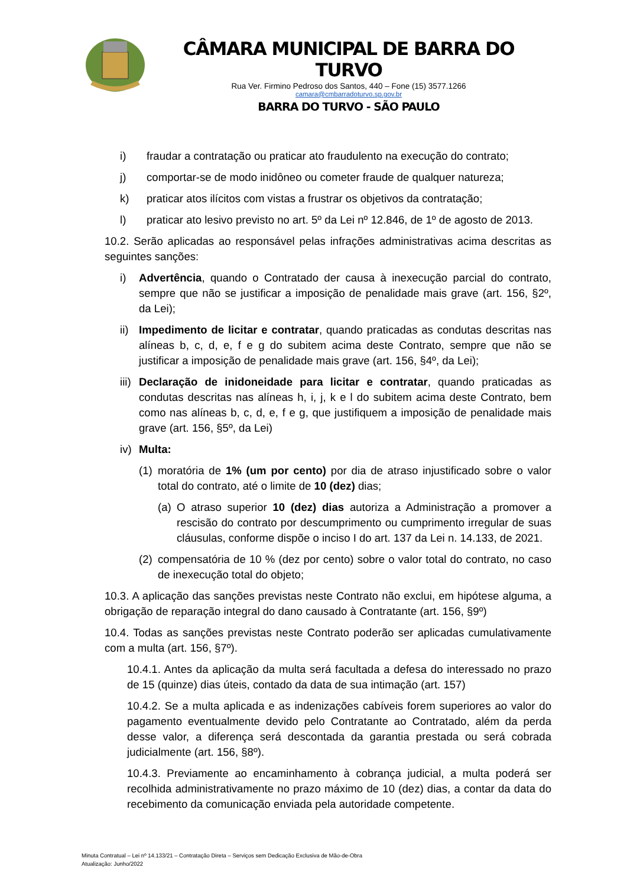CÂMARA MUNICIPAL DE BARRA DO TURVO
Rua Ver. Firmino Pedroso dos Santos, 440 – Fone (15) 3577.1266
camara@cmbarradoturvo.sp.gov.br
BARRA DO TURVO - SÃO PAULO
i) fraudar a contratação ou praticar ato fraudulento na execução do contrato;
j) comportar-se de modo inidôneo ou cometer fraude de qualquer natureza;
k) praticar atos ilícitos com vistas a frustrar os objetivos da contratação;
l) praticar ato lesivo previsto no art. 5º da Lei nº 12.846, de 1º de agosto de 2013.
10.2. Serão aplicadas ao responsável pelas infrações administrativas acima descritas as seguintes sanções:
i) Advertência, quando o Contratado der causa à inexecução parcial do contrato, sempre que não se justificar a imposição de penalidade mais grave (art. 156, §2º, da Lei);
ii) Impedimento de licitar e contratar, quando praticadas as condutas descritas nas alíneas b, c, d, e, f e g do subitem acima deste Contrato, sempre que não se justificar a imposição de penalidade mais grave (art. 156, §4º, da Lei);
iii) Declaração de inidoneidade para licitar e contratar, quando praticadas as condutas descritas nas alíneas h, i, j, k e l do subitem acima deste Contrato, bem como nas alíneas b, c, d, e, f e g, que justifiquem a imposição de penalidade mais grave (art. 156, §5º, da Lei)
iv) Multa:
(1) moratória de 1% (um por cento) por dia de atraso injustificado sobre o valor total do contrato, até o limite de 10 (dez) dias;
(a) O atraso superior 10 (dez) dias autoriza a Administração a promover a rescisão do contrato por descumprimento ou cumprimento irregular de suas cláusulas, conforme dispõe o inciso I do art. 137 da Lei n. 14.133, de 2021.
(2) compensatória de 10 % (dez por cento) sobre o valor total do contrato, no caso de inexecução total do objeto;
10.3. A aplicação das sanções previstas neste Contrato não exclui, em hipótese alguma, a obrigação de reparação integral do dano causado à Contratante (art. 156, §9º)
10.4. Todas as sanções previstas neste Contrato poderão ser aplicadas cumulativamente com a multa (art. 156, §7º).
10.4.1. Antes da aplicação da multa será facultada a defesa do interessado no prazo de 15 (quinze) dias úteis, contado da data de sua intimação (art. 157)
10.4.2. Se a multa aplicada e as indenizações cabíveis forem superiores ao valor do pagamento eventualmente devido pelo Contratante ao Contratado, além da perda desse valor, a diferença será descontada da garantia prestada ou será cobrada judicialmente (art. 156, §8º).
10.4.3. Previamente ao encaminhamento à cobrança judicial, a multa poderá ser recolhida administrativamente no prazo máximo de 10 (dez) dias, a contar da data do recebimento da comunicação enviada pela autoridade competente.
Minuta Contratual – Lei nº 14.133/21 – Contratação Direta – Serviços sem Dedicação Exclusiva de Mão-de-Obra
Atualização: Junho/2022